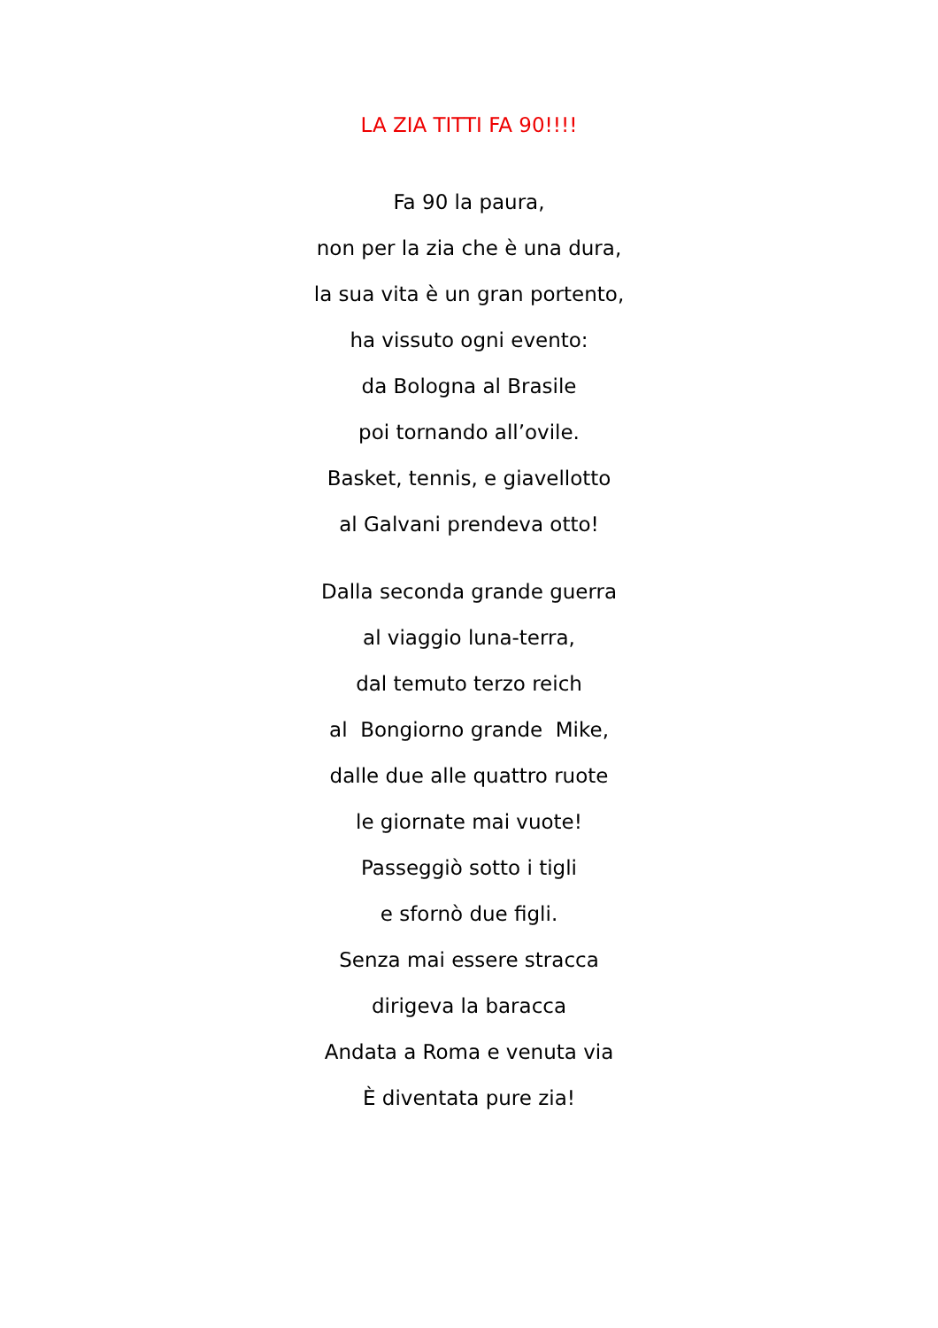LA ZIA TITTI FA 90!!!!
Fa 90 la paura,
non per la zia che è una dura,
la sua vita è un gran portento,
ha vissuto ogni evento:
da Bologna al Brasile
poi tornando all’ovile.
Basket, tennis, e giavellotto
al Galvani prendeva otto!
Dalla seconda grande guerra
al viaggio luna-terra,
dal temuto terzo reich
al Bongiorno grande Mike,
dalle due alle quattro ruote
le giornate mai vuote!
Passeggiò sotto i tigli
e sfornò due figli.
Senza mai essere stracca
dirigeva la baracca
Andata a Roma e venuta via
È diventata pure zia!